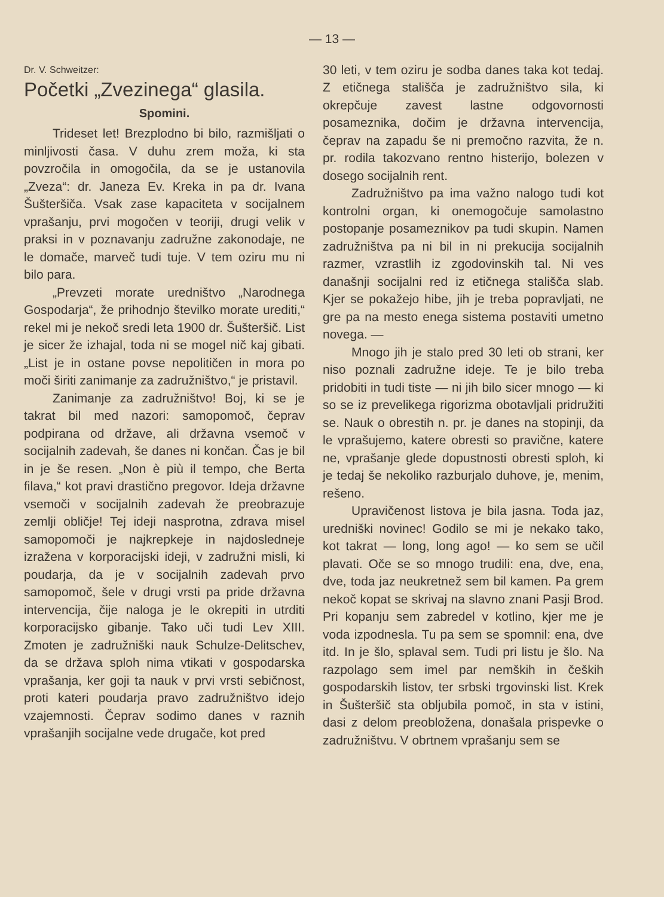— 13 —
Dr. V. Schweitzer:
Početki „Zvezinega“ glasila.
Spomini.
Trideset let! Brezplodno bi bilo, razmišljati o minljivosti časa. V duhu zrem moža, ki sta povzročila in omogočila, da se je ustanovila „Zveza“: dr. Janeza Ev. Kreka in pa dr. Ivana Šušteršiča. Vsak zase kapaciteta v socijalnem vprašanju, prvi mogočen v teoriji, drugi velik v praksi in v poznavanju zadružne zakonodaje, ne le domače, marveč tudi tuje. V tem oziru mu ni bilo para.
„Prevzeti morate uredništvo „Narodnega Gospodarja“, že prihodnjo številko morate urediti,“ rekel mi je nekoč sredi leta 1900 dr. Šušteršič. List je sicer že izhajal, toda ni se mogel nič kaj gibati. „List je in ostane povse nepolitičen in mora po moči širiti zanimanje za zadružništvo,“ je pristavil.
Zanimanje za zadružništvo! Boj, ki se je takrat bil med nazori: samopomoč, čeprav podpirana od države, ali državna vsemoč v socijalnih zadevah, še danes ni končan. Čas je bil in je še resen. „Non è più il tempo, che Berta filava,“ kot pravi drastično pregovor. Ideja državne vsemoči v socijalnih zadevah že preobrazuje zemlji obličje! Tej ideji nasprotna, zdrava misel samopomoči je najkrepkeje in najdosledneje izražena v korporacijski ideji, v zadružni misli, ki poudarja, da je v socijalnih zadevah prvo samopomoč, šele v drugi vrsti pa pride državna intervencija, čije naloga je le okrepiti in utrditi korporacijsko gibanje. Tako uči tudi Lev XIII. Zmoten je zadružniški nauk Schulze-Delitschev, da se država sploh nima vtikati v gospodarska vprašanja, ker goji ta nauk v prvi vrsti sebičnost, proti kateri poudarja pravo zadružništvo idejo vzajemnosti. Čeprav sodimo danes v raznih vprašanjih socijalne vede drugače, kot pred
30 leti, v tem oziru je sodba danes taka kot tedaj. Z etičnega stališča je zadružništvo sila, ki okrepčuje zavest lastne odgovornosti posameznika, dočim je državna intervencija, čeprav na zapadu še ni premočno razvita, že n. pr. rodila takozvano rentno histerijo, bolezen v dosego socijalnih rent.
Zadružništvo pa ima važno nalogo tudi kot kontrolni organ, ki onemogočuje samolastno postopanje posameznikov pa tudi skupin. Namen zadružništva pa ni bil in ni prekucija socijalnih razmer, vzrastlih iz zgodovinskih tal. Ni ves današnji socijalni red iz etičnega stališča slab. Kjer se pokažejo hibe, jih je treba popravljati, ne gre pa na mesto enega sistema postaviti umetno novega. —
Mnogo jih je stalo pred 30 leti ob strani, ker niso poznali zadružne ideje. Te je bilo treba pridobiti in tudi tiste — ni jih bilo sicer mnogo — ki so se iz prevelikega rigorizma obotavljali pridružiti se. Nauk o obrestih n. pr. je danes na stopinji, da le vprašujemo, katere obresti so pravične, katere ne, vprašanje glede dopustnosti obresti sploh, ki je tedaj še nekoliko razburjalo duhove, je, menim, rešeno.
Upravičenost listova je bila jasna. Toda jaz, uredniški novinec! Godilo se mi je nekako tako, kot takrat — long, long ago! — ko sem se učil plavati. Oče se so mnogo trudili: ena, dve, ena, dve, toda jaz neukretnež sem bil kamen. Pa grem nekoč kopat se skrivaj na slavno znani Pasji Brod. Pri kopanju sem zabredel v kotlino, kjer me je voda izpodnesla. Tu pa sem se spomnil: ena, dve itd. In je šlo, splaval sem. Tudi pri listu je šlo. Na razpolago sem imel par nemških in čeških gospodarskih listov, ter srbski trgovinski list. Krek in Šušteršič sta obljubila pomoč, in sta v istini, dasi z delom preobložena, donašala prispevke o zadružništvu. V obrtnem vprašanju sem se